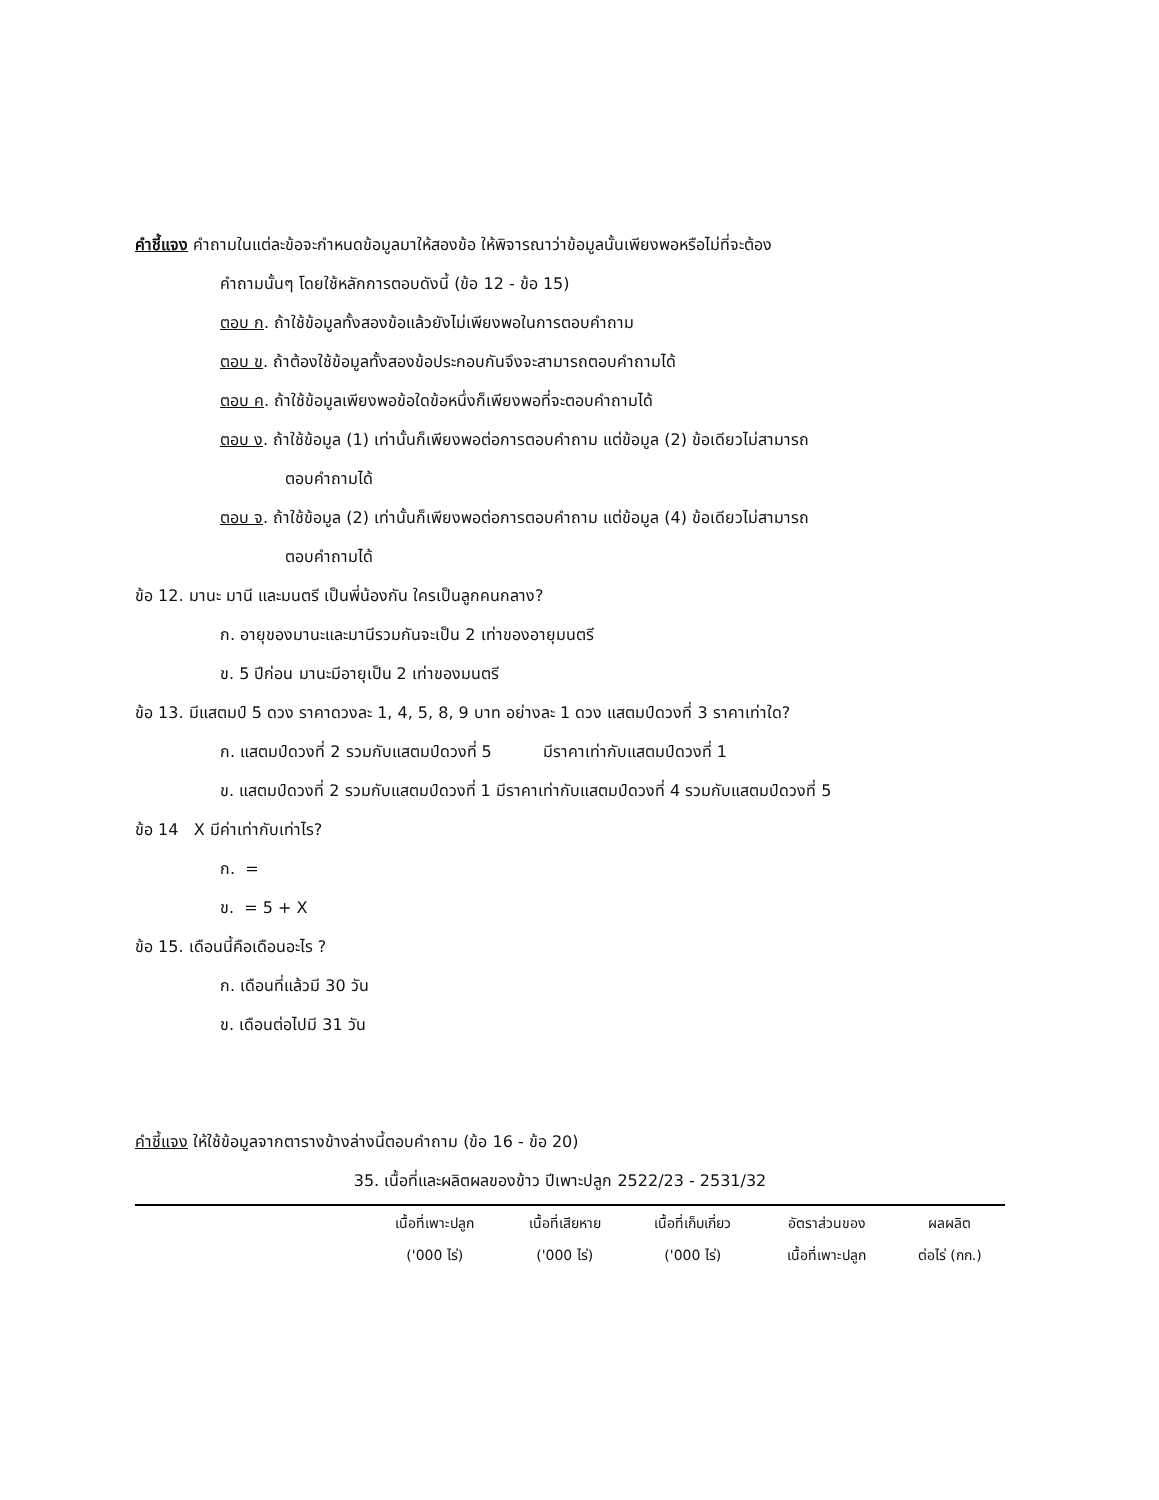คำชี้แจง คำถามในแต่ละข้อจะกำหนดข้อมูลมาให้สองข้อ ให้พิจารณาว่าข้อมูลนั้นเพียงพอหรือไม่ที่จะต้อง
คำถามนั้นๆ โดยใช้หลักการตอบดังนี้ (ข้อ 12 - ข้อ 15)
ตอบ ก. ถ้าใช้ข้อมูลทั้งสองข้อแล้วยังไม่เพียงพอในการตอบคำถาม
ตอบ ข. ถ้าต้องใช้ข้อมูลทั้งสองข้อประกอบกันจึงจะสามารถตอบคำถามได้
ตอบ ค. ถ้าใช้ข้อมูลเพียงพอข้อใดข้อหนึ่งก็เพียงพอที่จะตอบคำถามได้
ตอบ ง. ถ้าใช้ข้อมูล (1) เท่านั้นก็เพียงพอต่อการตอบคำถาม แต่ข้อมูล (2) ข้อเดียวไม่สามารถ
ตอบคำถามได้
ตอบ จ. ถ้าใช้ข้อมูล (2) เท่านั้นก็เพียงพอต่อการตอบคำถาม แต่ข้อมูล (4) ข้อเดียวไม่สามารถ
ตอบคำถามได้
ข้อ 12. มานะ มานี และมนตรี เป็นพี่น้องกัน ใครเป็นลูกคนกลาง?
ก. อายุของมานะและมานีรวมกันจะเป็น 2 เท่าของอายุมนตรี
ข. 5 ปีก่อน มานะมีอายุเป็น 2 เท่าของมนตรี
ข้อ 13. มีแสตมป์ 5 ดวง ราคาดวงละ 1, 4, 5, 8, 9 บาท อย่างละ 1 ดวง แสตมป์ดวงที่ 3 ราคาเท่าใด?
ก. แสตมป์ดวงที่ 2 รวมกับแสตมป์ดวงที่ 5 มีราคาเท่ากับแสตมป์ดวงที่ 1
ข. แสตมป์ดวงที่ 2 รวมกับแสตมป์ดวงที่ 1 มีราคาเท่ากับแสตมป์ดวงที่ 4 รวมกับแสตมป์ดวงที่ 5
ข้อ 14 X มีค่าเท่ากับเท่าไร?
ก. =
ข. = 5 + X
ข้อ 15. เดือนนี้คือเดือนอะไร ?
ก. เดือนที่แล้วมี 30 วัน
ข. เดือนต่อไปมี 31 วัน
คำชี้แจง ให้ใช้ข้อมูลจากตารางข้างล่างนี้ตอบคำถาม (ข้อ 16 - ข้อ 20)
35. เนื้อที่และผลิตผลของข้าว ปีเพาะปลูก 2522/23 - 2531/32
| | เนื้อที่เพาะปลูก ('000 ไร่) | เนื้อที่เสียหาย ('000 ไร่) | เนื้อที่เก็บเกี่ยว ('000 ไร่) | อัตราส่วนของ เนื้อที่เพาะปลูก | ผลผลิต ต่อไร่ (กก.) |
| --- | --- | --- | --- | --- | --- |